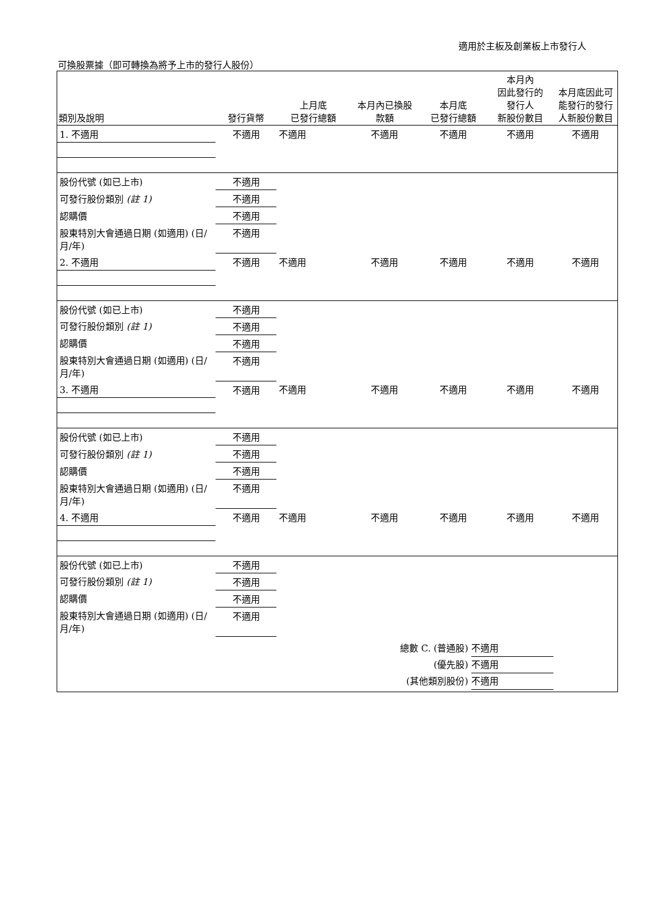適用於主板及創業板上市發行人
可換股票據（即可轉換為將予上市的發行人股份）
| 類別及說明 | 發行貨幣 | 上月底 已發行總額 | 本月內已換股 款額 | 本月底 已發行總額 | 本月內 因此發行的 發行人 新股份數目 | 本月底因此可能發行的發行人新股份數目 |
| --- | --- | --- | --- | --- | --- | --- |
| 1. 不適用 | 不適用 | 不適用 | 不適用 | 不適用 | 不適用 | 不適用 |
| 股份代號 (如已上市) | 不適用 | | | | | |
| 可發行股份類別 (註 1) | 不適用 | | | | | |
| 認購價 | 不適用 | | | | | |
| 股東特別大會通過日期 (如適用) (日/月/年) | 不適用 | | | | | |
| 2. 不適用 | 不適用 | 不適用 | 不適用 | 不適用 | 不適用 | 不適用 |
| 股份代號 (如已上市) | 不適用 | | | | | |
| 可發行股份類別 (註 1) | 不適用 | | | | | |
| 認購價 | 不適用 | | | | | |
| 股東特別大會通過日期 (如適用) (日/月/年) | 不適用 | | | | | |
| 3. 不適用 | 不適用 | 不適用 | 不適用 | 不適用 | 不適用 | 不適用 |
| 股份代號 (如已上市) | 不適用 | | | | | |
| 可發行股份類別 (註 1) | 不適用 | | | | | |
| 認購價 | 不適用 | | | | | |
| 股東特別大會通過日期 (如適用) (日/月/年) | 不適用 | | | | | |
| 4. 不適用 | 不適用 | 不適用 | 不適用 | 不適用 | 不適用 | 不適用 |
| 股份代號 (如已上市) | 不適用 | | | | | |
| 可發行股份類別 (註 1) | 不適用 | | | | | |
| 認購價 | 不適用 | | | | | |
| 股東特別大會通過日期 (如適用) (日/月/年) | 不適用 | | | | | |
總數 C. (普通股) 不適用
(優先股) 不適用
(其他類別股份) 不適用